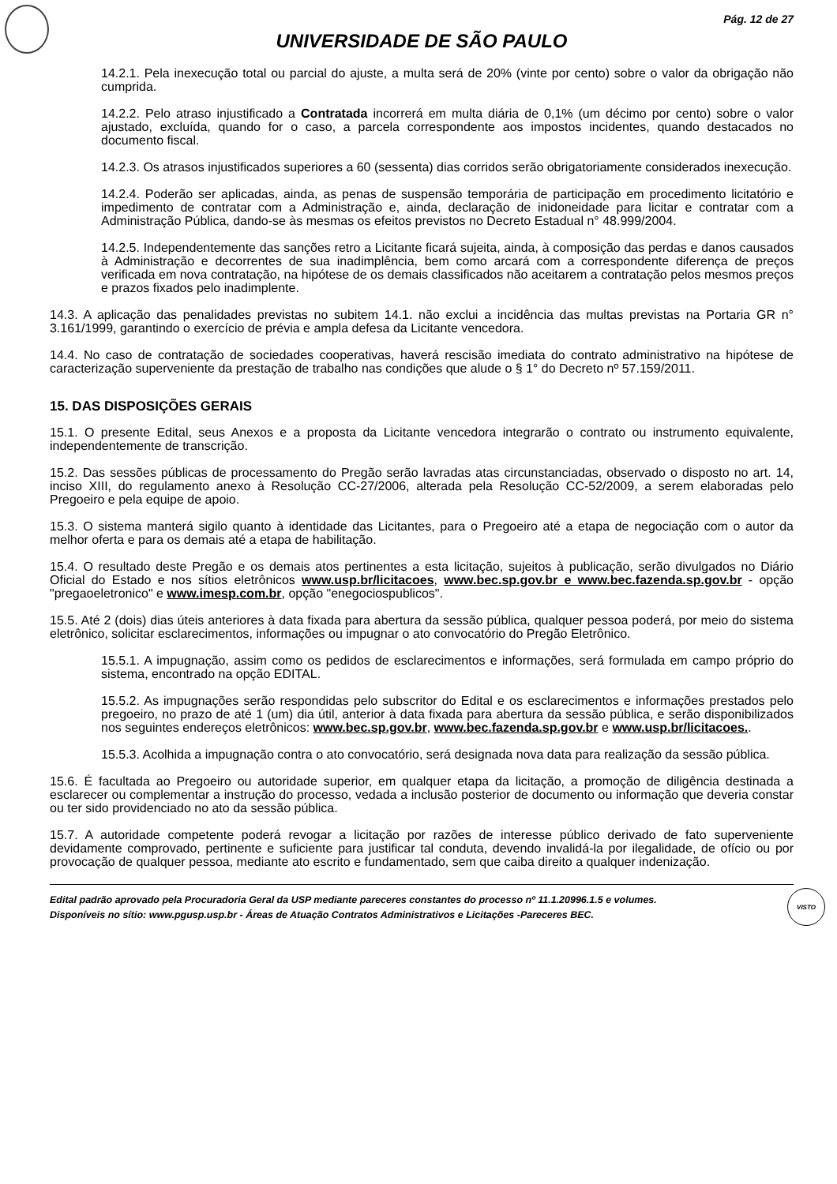Pág. 12 de 27
UNIVERSIDADE DE SÃO PAULO
14.2.1. Pela inexecução total ou parcial do ajuste, a multa será de 20% (vinte por cento) sobre o valor da obrigação não cumprida.
14.2.2. Pelo atraso injustificado a Contratada incorrerá em multa diária de 0,1% (um décimo por cento) sobre o valor ajustado, excluída, quando for o caso, a parcela correspondente aos impostos incidentes, quando destacados no documento fiscal.
14.2.3. Os atrasos injustificados superiores a 60 (sessenta) dias corridos serão obrigatoriamente considerados inexecução.
14.2.4. Poderão ser aplicadas, ainda, as penas de suspensão temporária de participação em procedimento licitatório e impedimento de contratar com a Administração e, ainda, declaração de inidoneidade para licitar e contratar com a Administração Pública, dando-se às mesmas os efeitos previstos no Decreto Estadual n° 48.999/2004.
14.2.5. Independentemente das sanções retro a Licitante ficará sujeita, ainda, à composição das perdas e danos causados à Administração e decorrentes de sua inadimplência, bem como arcará com a correspondente diferença de preços verificada em nova contratação, na hipótese de os demais classificados não aceitarem a contratação pelos mesmos preços e prazos fixados pelo inadimplente.
14.3. A aplicação das penalidades previstas no subitem 14.1. não exclui a incidência das multas previstas na Portaria GR n° 3.161/1999, garantindo o exercício de prévia e ampla defesa da Licitante vencedora.
14.4. No caso de contratação de sociedades cooperativas, haverá rescisão imediata do contrato administrativo na hipótese de caracterização superveniente da prestação de trabalho nas condições que alude o § 1° do Decreto nº 57.159/2011.
15. DAS DISPOSIÇÕES GERAIS
15.1. O presente Edital, seus Anexos e a proposta da Licitante vencedora integrarão o contrato ou instrumento equivalente, independentemente de transcrição.
15.2. Das sessões públicas de processamento do Pregão serão lavradas atas circunstanciadas, observado o disposto no art. 14, inciso XIII, do regulamento anexo à Resolução CC-27/2006, alterada pela Resolução CC-52/2009, a serem elaboradas pelo Pregoeiro e pela equipe de apoio.
15.3. O sistema manterá sigilo quanto à identidade das Licitantes, para o Pregoeiro até a etapa de negociação com o autor da melhor oferta e para os demais até a etapa de habilitação.
15.4. O resultado deste Pregão e os demais atos pertinentes a esta licitação, sujeitos à publicação, serão divulgados no Diário Oficial do Estado e nos sítios eletrônicos www.usp.br/licitacoes, www.bec.sp.gov.br e www.bec.fazenda.sp.gov.br - opção "pregaoeletronico" e www.imesp.com.br, opção "enegociospublicos".
15.5. Até 2 (dois) dias úteis anteriores à data fixada para abertura da sessão pública, qualquer pessoa poderá, por meio do sistema eletrônico, solicitar esclarecimentos, informações ou impugnar o ato convocatório do Pregão Eletrônico.
15.5.1. A impugnação, assim como os pedidos de esclarecimentos e informações, será formulada em campo próprio do sistema, encontrado na opção EDITAL.
15.5.2. As impugnações serão respondidas pelo subscritor do Edital e os esclarecimentos e informações prestados pelo pregoeiro, no prazo de até 1 (um) dia útil, anterior à data fixada para abertura da sessão pública, e serão disponibilizados nos seguintes endereços eletrônicos: www.bec.sp.gov.br, www.bec.fazenda.sp.gov.br e www.usp.br/licitacoes..
15.5.3. Acolhida a impugnação contra o ato convocatório, será designada nova data para realização da sessão pública.
15.6. É facultada ao Pregoeiro ou autoridade superior, em qualquer etapa da licitação, a promoção de diligência destinada a esclarecer ou complementar a instrução do processo, vedada a inclusão posterior de documento ou informação que deveria constar ou ter sido providenciado no ato da sessão pública.
15.7. A autoridade competente poderá revogar a licitação por razões de interesse público derivado de fato superveniente devidamente comprovado, pertinente e suficiente para justificar tal conduta, devendo invalidá-la por ilegalidade, de ofício ou por provocação de qualquer pessoa, mediante ato escrito e fundamentado, sem que caiba direito a qualquer indenização.
Edital padrão aprovado pela Procuradoria Geral da USP mediante pareceres constantes do processo nº 11.1.20996.1.5 e volumes.
Disponíveis no sítio: www.pgusp.usp.br - Áreas de Atuação Contratos Administrativos e Licitações -Pareceres BEC.
VISTO